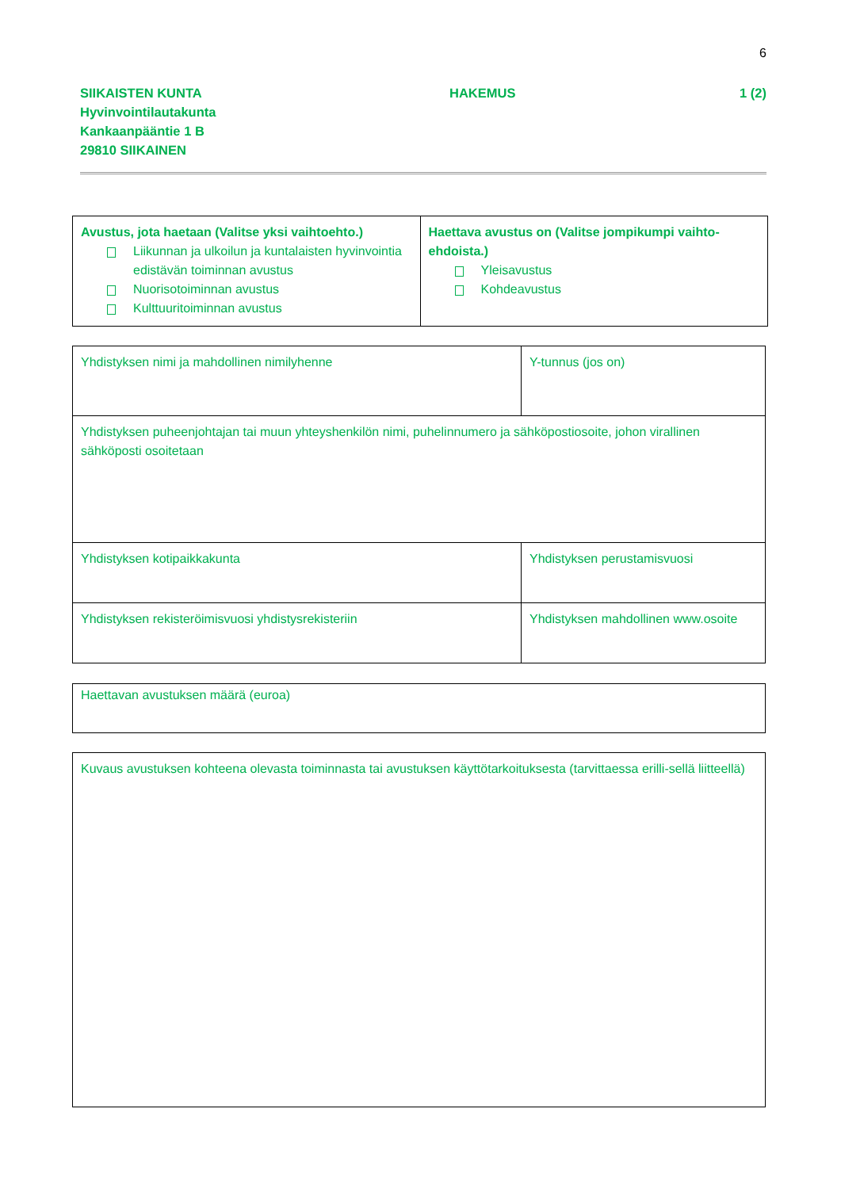6
SIIKAISTEN KUNTA
Hyvinvointilautakunta
Kankaanpääntie 1 B
29810 SIIKAINEN
HAKEMUS 1 (2)
| Avustus, jota haetaan (Valitse yksi vaihtoehto.) Liikunnan ja ulkoilun ja kuntalaisten hyvinvointia edistävän toiminnan avustus Nuorisotoiminnan avustus Kulttuuritoiminnan avustus | Haettava avustus on (Valitse jompikumpi vaihto-ehdoista.) Yleisavustus Kohdeavustus |
| Yhdistyksen nimi ja mahdollinen nimilyhenne | Y-tunnus (jos on) |
| Yhdistyksen puheenjohtajan tai muun yhteyshenkilön nimi, puhelinnumero ja sähköpostiosoite, johon virallinen sähköposti osoitetaan | |
| Yhdistyksen kotipaikkakunta | Yhdistyksen perustamisvuosi |
| Yhdistyksen rekisteröimisvuosi yhdistysrekisteriin | Yhdistyksen mahdollinen www.osoite |
| Haettavan avustuksen määrä (euroa) |
| Kuvaus avustuksen kohteena olevasta toiminnasta tai avustuksen käyttötarkoituksesta (tarvittaessa erilli-sellä liitteellä) |